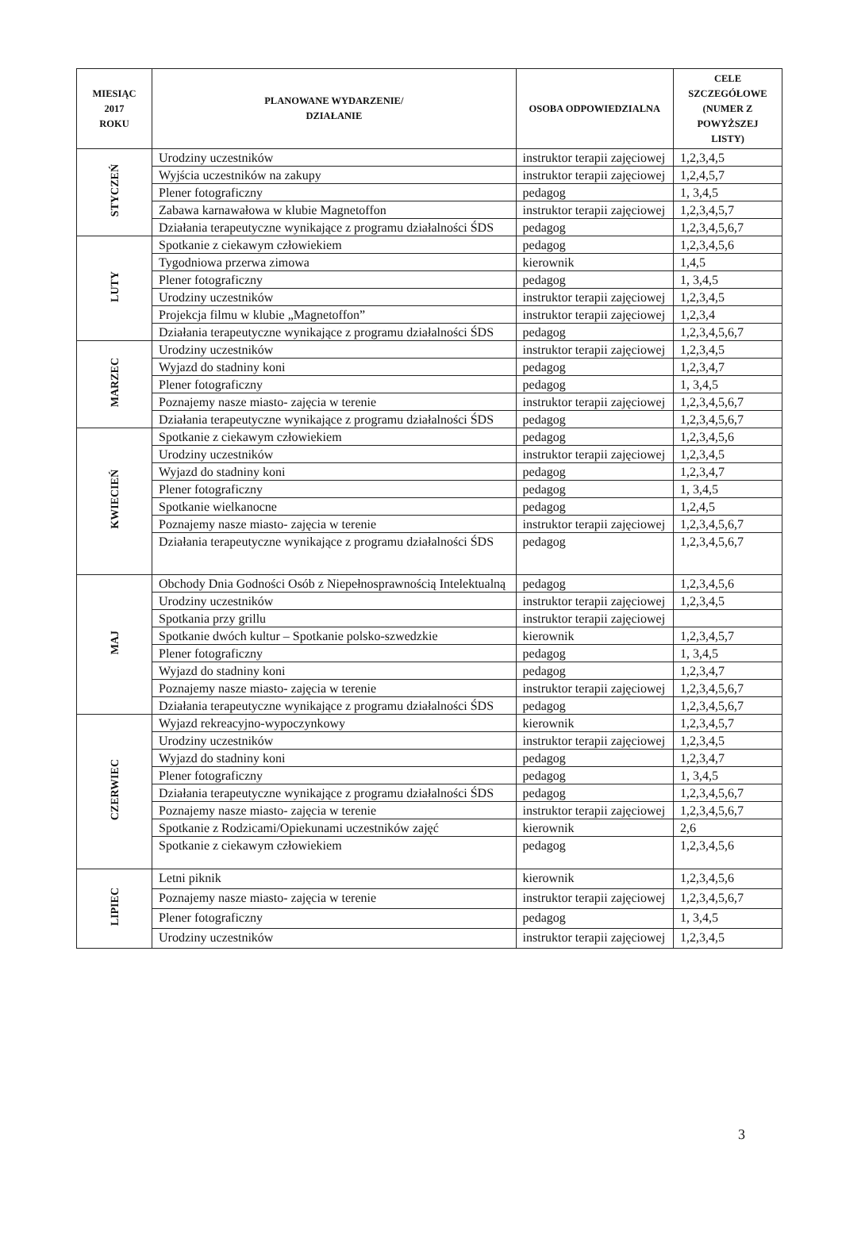| MIESIĄC 2017 ROKU | PLANOWANE WYDARZENIE/ DZIAŁANIE | OSOBA ODPOWIEDZIALNA | CELE SZCZEGÓŁOWE (NUMER Z POWYŻSZEJ LISTY) |
| --- | --- | --- | --- |
| STYCZEŃ | Urodziny uczestników | instruktor terapii zajęciowej | 1,2,3,4,5 |
| | Wyjścia uczestników na zakupy | instruktor terapii zajęciowej | 1,2,4,5,7 |
| | Plener fotograficzny | pedagog | 1, 3,4,5 |
| | Zabawa karnawałowa w klubie Magnetoffon | instruktor terapii zajęciowej | 1,2,3,4,5,7 |
| | Działania terapeutyczne wynikające z programu działalności ŚDS | pedagog | 1,2,3,4,5,6,7 |
| LUTY | Spotkanie z ciekawym człowiekiem | pedagog | 1,2,3,4,5,6 |
| | Tygodniowa przerwa zimowa | kierownik | 1,4,5 |
| | Plener fotograficzny | pedagog | 1, 3,4,5 |
| | Urodziny uczestników | instruktor terapii zajęciowej | 1,2,3,4,5 |
| | Projekcja filmu w klubie „Magnetoffon” | instruktor terapii zajęciowej | 1,2,3,4 |
| | Działania terapeutyczne wynikające z programu działalności ŚDS | pedagog | 1,2,3,4,5,6,7 |
| MARZEC | Urodziny uczestników | instruktor terapii zajęciowej | 1,2,3,4,5 |
| | Wyjazd do stadniny koni | pedagog | 1,2,3,4,7 |
| | Plener fotograficzny | pedagog | 1, 3,4,5 |
| | Poznajemy nasze miasto- zajęcia w terenie | instruktor terapii zajęciowej | 1,2,3,4,5,6,7 |
| | Działania terapeutyczne wynikające z programu działalności ŚDS | pedagog | 1,2,3,4,5,6,7 |
| KWIECIEŃ | Spotkanie z ciekawym człowiekiem | pedagog | 1,2,3,4,5,6 |
| | Urodziny uczestników | instruktor terapii zajęciowej | 1,2,3,4,5 |
| | Wyjazd do stadniny koni | pedagog | 1,2,3,4,7 |
| | Plener fotograficzny | pedagog | 1, 3,4,5 |
| | Spotkanie wielkanocne | pedagog | 1,2,4,5 |
| | Poznajemy nasze miasto- zajęcia w terenie | instruktor terapii zajęciowej | 1,2,3,4,5,6,7 |
| | Działania terapeutyczne wynikające z programu działalności ŚDS | pedagog | 1,2,3,4,5,6,7 |
| MAJ | Obchody Dnia Godności Osób z Niepełnosprawnością Intelektualną | pedagog | 1,2,3,4,5,6 |
| | Urodziny uczestników | instruktor terapii zajęciowej | 1,2,3,4,5 |
| | Spotkania przy grillu | instruktor terapii zajęciowej | |
| | Spotkanie dwóch kultur – Spotkanie polsko-szwedzkie | kierownik | 1,2,3,4,5,7 |
| | Plener fotograficzny | pedagog | 1, 3,4,5 |
| | Wyjazd do stadniny koni | pedagog | 1,2,3,4,7 |
| | Poznajemy nasze miasto- zajęcia w terenie | instruktor terapii zajęciowej | 1,2,3,4,5,6,7 |
| | Działania terapeutyczne wynikające z programu działalności ŚDS | pedagog | 1,2,3,4,5,6,7 |
| CZERWIEC | Wyjazd rekreacyjno-wypoczynkowy | kierownik | 1,2,3,4,5,7 |
| | Urodziny uczestników | instruktor terapii zajęciowej | 1,2,3,4,5 |
| | Wyjazd do stadniny koni | pedagog | 1,2,3,4,7 |
| | Plener fotograficzny | pedagog | 1, 3,4,5 |
| | Działania terapeutyczne wynikające z programu działalności ŚDS | pedagog | 1,2,3,4,5,6,7 |
| | Poznajemy nasze miasto- zajęcia w terenie | instruktor terapii zajęciowej | 1,2,3,4,5,6,7 |
| | Spotkanie z Rodzicami/Opiekunami uczestników zajęć | kierownik | 2,6 |
| | Spotkanie z ciekawym człowiekiem | pedagog | 1,2,3,4,5,6 |
| LIPIEC | Letni piknik | kierownik | 1,2,3,4,5,6 |
| | Poznajemy nasze miasto- zajęcia w terenie | instruktor terapii zajęciowej | 1,2,3,4,5,6,7 |
| | Plener fotograficzny | pedagog | 1, 3,4,5 |
| | Urodziny uczestników | instruktor terapii zajęciowej | 1,2,3,4,5 |
3